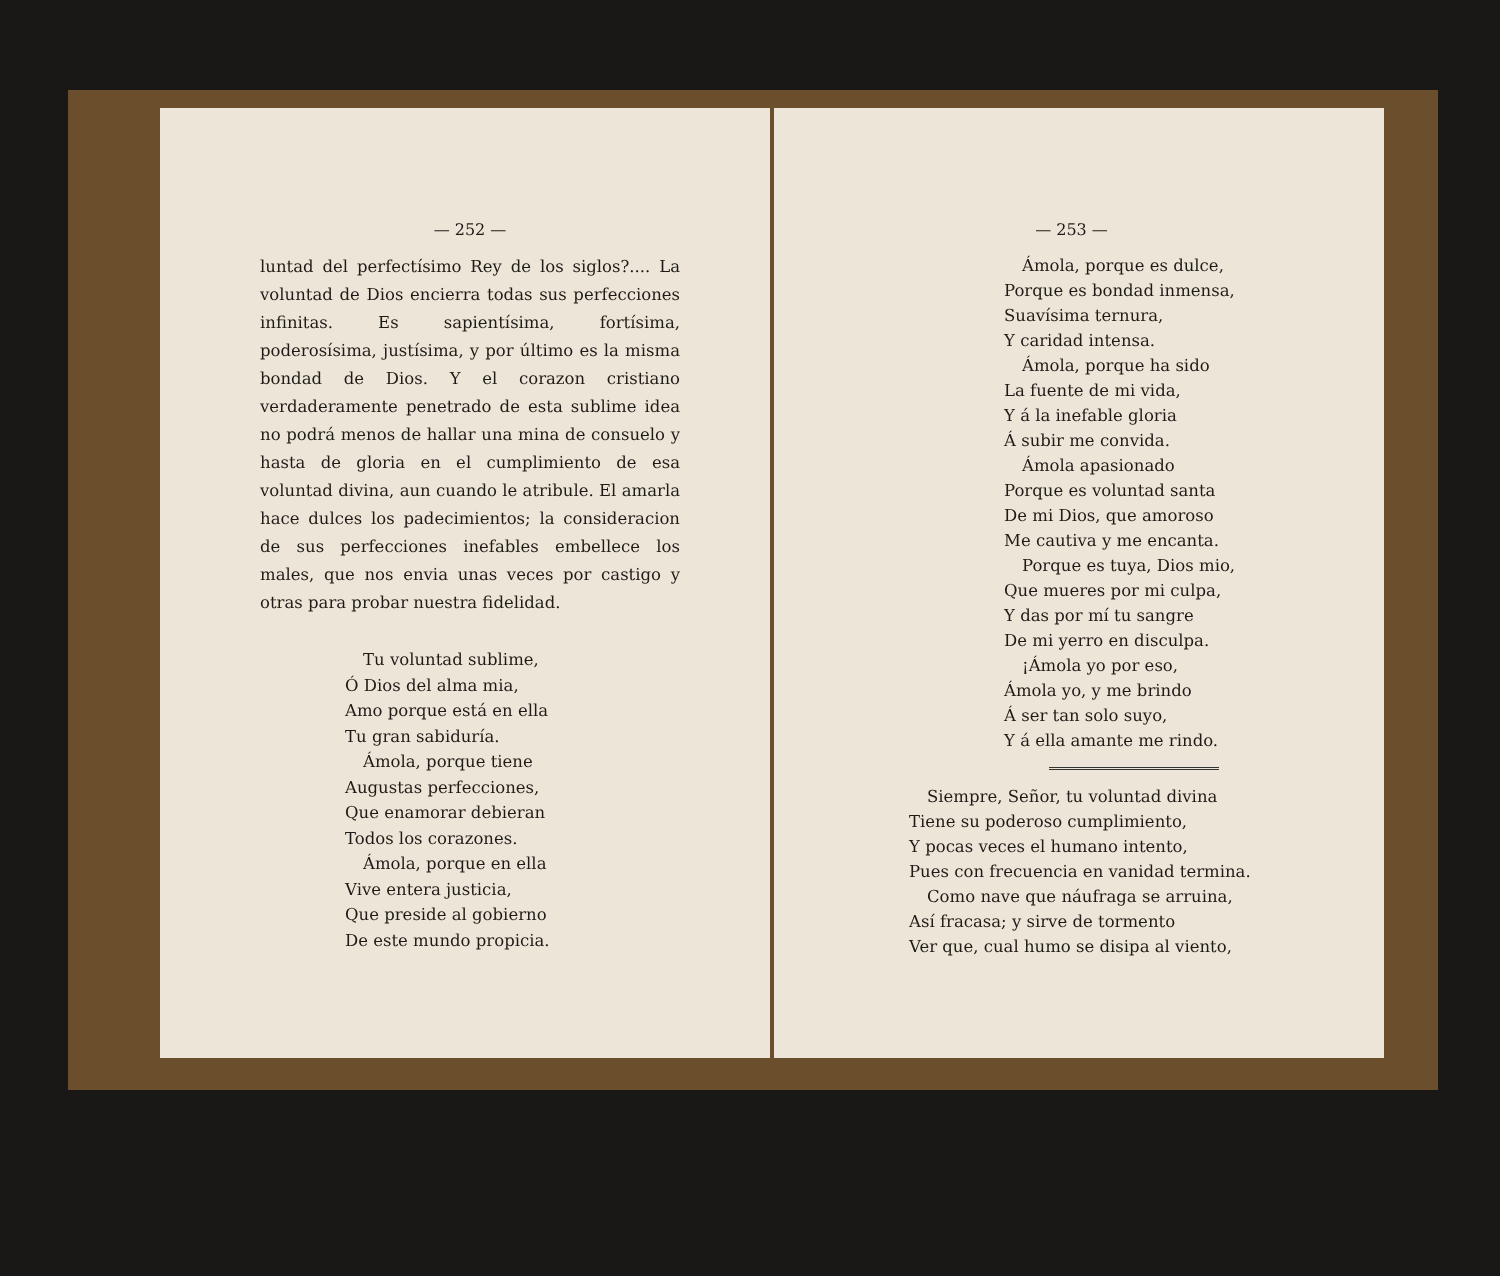— 252 —
luntad del perfectísimo Rey de los siglos?.... La voluntad de Dios encierra todas sus perfecciones infinitas. Es sapientísima, fortísima, poderosísima, justísima, y por último es la misma bondad de Dios. Y el corazon cristiano verdaderamente penetrado de esta sublime idea no podrá menos de hallar una mina de consuelo y hasta de gloria en el cumplimiento de esa voluntad divina, aun cuando le atribule. El amarla hace dulces los padecimientos; la consideracion de sus perfecciones inefables embellece los males, que nos envia unas veces por castigo y otras para probar nuestra fidelidad.
Tu voluntad sublime,
Ó Dios del alma mia,
Amo porque está en ella
Tu gran sabiduría.
Ámola, porque tiene
Augustas perfecciones,
Que enamorar debieran
Todos los corazones.
Ámola, porque en ella
Vive entera justicia,
Que preside al gobierno
De este mundo propicia.
— 253 —
Ámola, porque es dulce,
Porque es bondad inmensa,
Suavísima ternura,
Y caridad intensa.
Ámola, porque ha sido
La fuente de mi vida,
Y á la inefable gloria
Á subir me convida.
Ámola apasionado
Porque es voluntad santa
De mi Dios, que amoroso
Me cautiva y me encanta.
Porque es tuya, Dios mio,
Que mueres por mi culpa,
Y das por mí tu sangre
De mi yerro en disculpa.
¡Ámola yo por eso,
Ámola yo, y me brindo
Á ser tan solo suyo,
Y á ella amante me rindo.
Siempre, Señor, tu voluntad divina
Tiene su poderoso cumplimiento,
Y pocas veces el humano intento,
Pues con frecuencia en vanidad termina.
Como nave que náufraga se arruina,
Así fracasa; y sirve de tormento
Ver que, cual humo se disipa al viento,